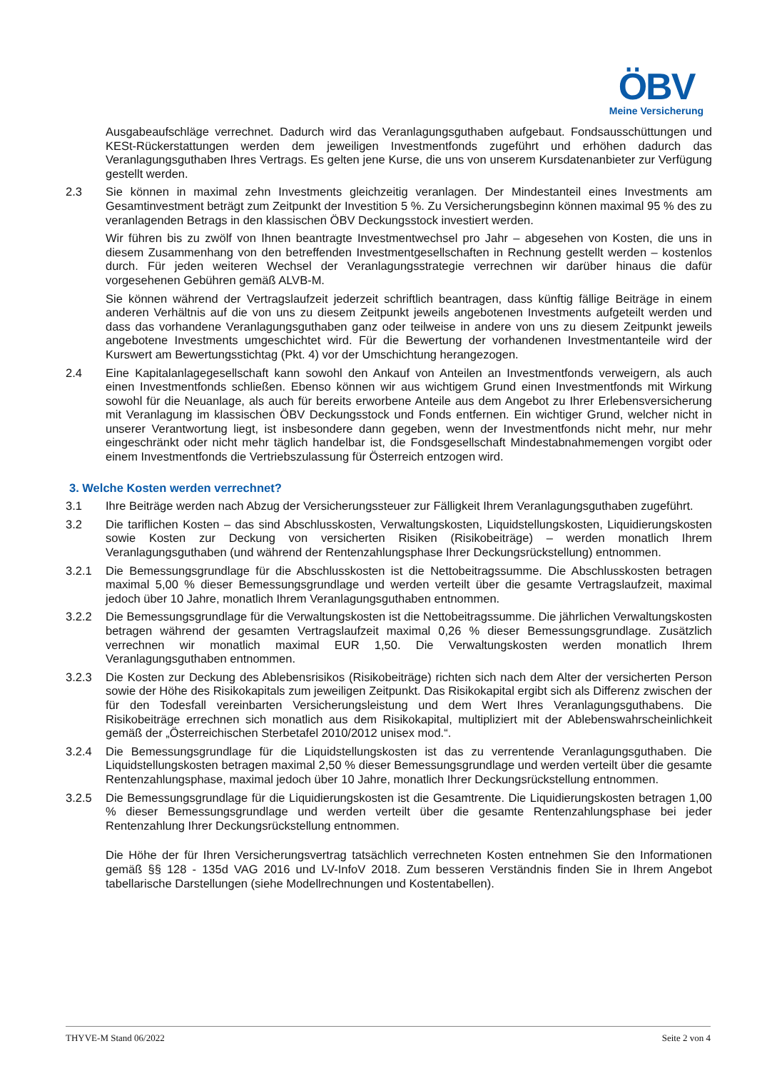ÖBV
Meine Versicherung
Ausgabeaufschläge verrechnet. Dadurch wird das Veranlagungsguthaben aufgebaut. Fondsausschüttungen und KESt-Rückerstattungen werden dem jeweiligen Investmentfonds zugeführt und erhöhen dadurch das Veranlagungsguthaben Ihres Vertrags. Es gelten jene Kurse, die uns von unserem Kursdatenanbieter zur Verfügung gestellt werden.
2.3 Sie können in maximal zehn Investments gleichzeitig veranlagen. Der Mindestanteil eines Investments am Gesamtinvestment beträgt zum Zeitpunkt der Investition 5 %. Zu Versicherungsbeginn können maximal 95 % des zu veranlagenden Betrags in den klassischen ÖBV Deckungsstock investiert werden.
Wir führen bis zu zwölf von Ihnen beantragte Investmentwechsel pro Jahr – abgesehen von Kosten, die uns in diesem Zusammenhang von den betreffenden Investmentgesellschaften in Rechnung gestellt werden – kostenlos durch. Für jeden weiteren Wechsel der Veranlagungsstrategie verrechnen wir darüber hinaus die dafür vorgesehenen Gebühren gemäß ALVB-M.
Sie können während der Vertragslaufzeit jederzeit schriftlich beantragen, dass künftig fällige Beiträge in einem anderen Verhältnis auf die von uns zu diesem Zeitpunkt jeweils angebotenen Investments aufgeteilt werden und dass das vorhandene Veranlagungsguthaben ganz oder teilweise in andere von uns zu diesem Zeitpunkt jeweils angebotene Investments umgeschichtet wird. Für die Bewertung der vorhandenen Investmentanteile wird der Kurswert am Bewertungsstichtag (Pkt. 4) vor der Umschichtung herangezogen.
2.4 Eine Kapitalanlagegesellschaft kann sowohl den Ankauf von Anteilen an Investmentfonds verweigern, als auch einen Investmentfonds schließen. Ebenso können wir aus wichtigem Grund einen Investmentfonds mit Wirkung sowohl für die Neuanlage, als auch für bereits erworbene Anteile aus dem Angebot zu Ihrer Erlebensversicherung mit Veranlagung im klassischen ÖBV Deckungsstock und Fonds entfernen. Ein wichtiger Grund, welcher nicht in unserer Verantwortung liegt, ist insbesondere dann gegeben, wenn der Investmentfonds nicht mehr, nur mehr eingeschränkt oder nicht mehr täglich handelbar ist, die Fondsgesellschaft Mindestabnahmemengen vorgibt oder einem Investmentfonds die Vertriebszulassung für Österreich entzogen wird.
3. Welche Kosten werden verrechnet?
3.1 Ihre Beiträge werden nach Abzug der Versicherungssteuer zur Fälligkeit Ihrem Veranlagungsguthaben zugeführt.
3.2 Die tariflichen Kosten – das sind Abschlusskosten, Verwaltungskosten, Liquidstellungskosten, Liquidierungskosten sowie Kosten zur Deckung von versicherten Risiken (Risikobeiträge) – werden monatlich Ihrem Veranlagungsguthaben (und während der Rentenzahlungsphase Ihrer Deckungsrückstellung) entnommen.
3.2.1 Die Bemessungsgrundlage für die Abschlusskosten ist die Nettobeitragssumme. Die Abschlusskosten betragen maximal 5,00 % dieser Bemessungsgrundlage und werden verteilt über die gesamte Vertragslaufzeit, maximal jedoch über 10 Jahre, monatlich Ihrem Veranlagungsguthaben entnommen.
3.2.2 Die Bemessungsgrundlage für die Verwaltungskosten ist die Nettobeitragssumme. Die jährlichen Verwaltungskosten betragen während der gesamten Vertragslaufzeit maximal 0,26 % dieser Bemessungsgrundlage. Zusätzlich verrechnen wir monatlich maximal EUR 1,50. Die Verwaltungskosten werden monatlich Ihrem Veranlagungsguthaben entnommen.
3.2.3 Die Kosten zur Deckung des Ablebensrisikos (Risikobeiträge) richten sich nach dem Alter der versicherten Person sowie der Höhe des Risikokapitals zum jeweiligen Zeitpunkt. Das Risikokapital ergibt sich als Differenz zwischen der für den Todesfall vereinbarten Versicherungsleistung und dem Wert Ihres Veranlagungsguthabens. Die Risikobeiträge errechnen sich monatlich aus dem Risikokapital, multipliziert mit der Ablebenswahrscheinlichkeit gemäß der „Österreichischen Sterbetafel 2010/2012 unisex mod.“.
3.2.4 Die Bemessungsgrundlage für die Liquidstellungskosten ist das zu verrentende Veranlagungsguthaben. Die Liquidstellungskosten betragen maximal 2,50 % dieser Bemessungsgrundlage und werden verteilt über die gesamte Rentenzahlungsphase, maximal jedoch über 10 Jahre, monatlich Ihrer Deckungsrückstellung entnommen.
3.2.5 Die Bemessungsgrundlage für die Liquidierungskosten ist die Gesamtrente. Die Liquidierungskosten betragen 1,00 % dieser Bemessungsgrundlage und werden verteilt über die gesamte Rentenzahlungsphase bei jeder Rentenzahlung Ihrer Deckungsrückstellung entnommen.
Die Höhe der für Ihren Versicherungsvertrag tatsächlich verrechneten Kosten entnehmen Sie den Informationen gemäß §§ 128 - 135d VAG 2016 und LV-InfoV 2018. Zum besseren Verständnis finden Sie in Ihrem Angebot tabellarische Darstellungen (siehe Modellrechnungen und Kostentabellen).
THYVE-M Stand 06/2022 Seite 2 von 4